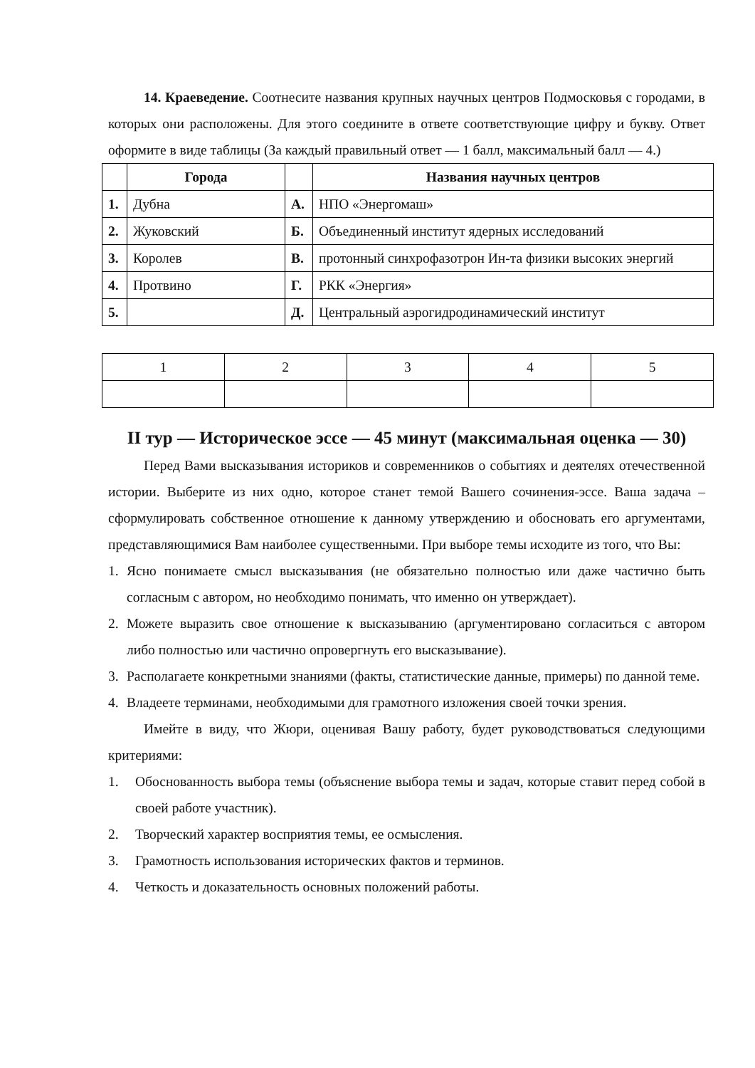14. Краеведение. Соотнесите названия крупных научных центров Подмосковья с городами, в которых они расположены. Для этого соедините в ответе соответствующие цифру и букву. Ответ оформите в виде таблицы (За каждый правильный ответ — 1 балл, максимальный балл — 4.)
| | Города | | Названия научных центров |
| --- | --- | --- | --- |
| 1. | Дубна | А. | НПО «Энергомаш» |
| 2. | Жуковский | Б. | Объединенный институт ядерных исследований |
| 3. | Королев | В. | протонный синхрофазотрон Ин-та физики высоких энергий |
| 4. | Протвино | Г. | РКК «Энергия» |
| 5. | | Д. | Центральный аэрогидродинамический институт |
| 1 | 2 | 3 | 4 | 5 |
II тур — Историческое эссе — 45 минут (максимальная оценка — 30)
Перед Вами высказывания историков и современников о событиях и деятелях отечественной истории. Выберите из них одно, которое станет темой Вашего сочинения-эссе. Ваша задача – сформулировать собственное отношение к данному утверждению и обосновать его аргументами, представляющимися Вам наиболее существенными. При выборе темы исходите из того, что Вы:
1. Ясно понимаете смысл высказывания (не обязательно полностью или даже частично быть согласным с автором, но необходимо понимать, что именно он утверждает).
2. Можете выразить свое отношение к высказыванию (аргументировано согласиться с автором либо полностью или частично опровергнуть его высказывание).
3. Располагаете конкретными знаниями (факты, статистические данные, примеры) по данной теме.
4. Владеете терминами, необходимыми для грамотного изложения своей точки зрения.
Имейте в виду, что Жюри, оценивая Вашу работу, будет руководствоваться следующими критериями:
1. Обоснованность выбора темы (объяснение выбора темы и задач, которые ставит перед собой в своей работе участник).
2. Творческий характер восприятия темы, ее осмысления.
3. Грамотность использования исторических фактов и терминов.
4. Четкость и доказательность основных положений работы.